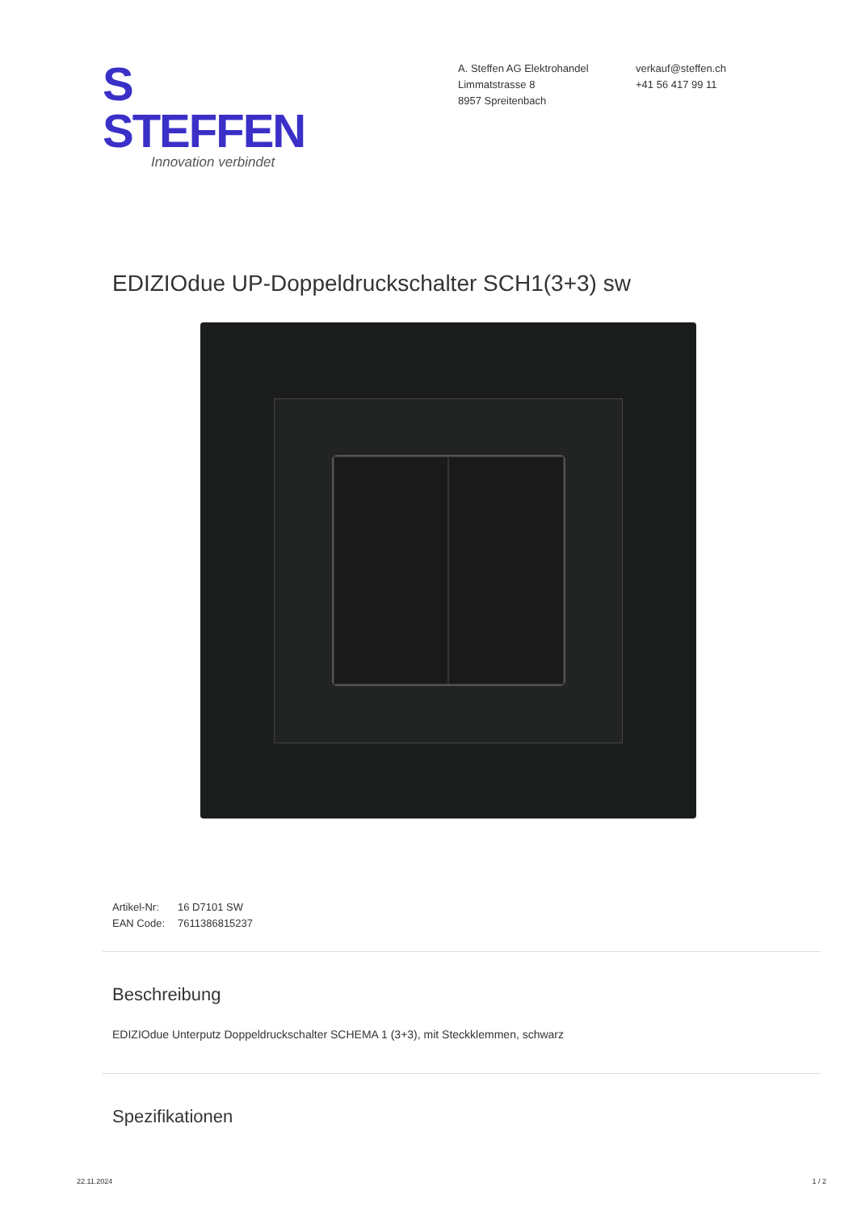S STEFFEN
Innovation verbindet
A. Steffen AG Elektrohandel
Limmatstrasse 8
8957 Spreitenbach
verkauf@steffen.ch
+41 56 417 99 11
EDIZIOdue UP-Doppeldruckschalter SCH1(3+3) sw
Artikel-Nr: 16 D7101 SW
EAN Code: 7611386815237
Beschreibung
EDIZIOdue Unterputz Doppeldruckschalter SCHEMA 1 (3+3), mit Steckklemmen, schwarz
Spezifikationen
22.11.2024 1 / 2